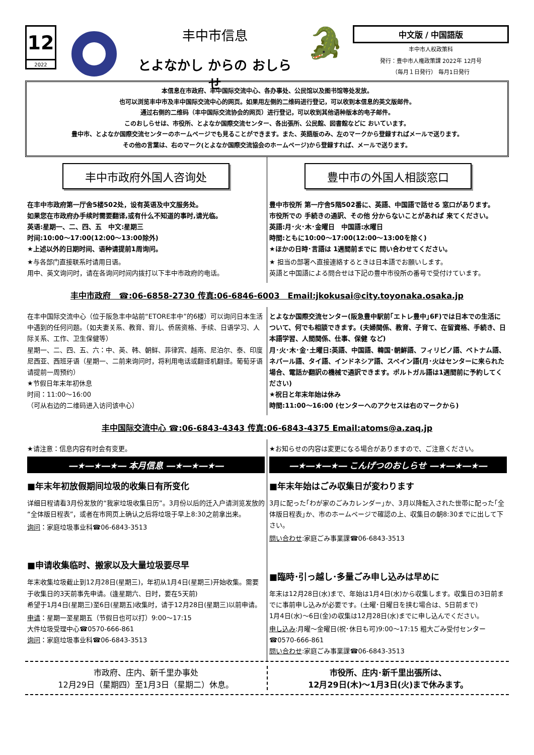12
2022
丰中市信息
とよなかし からの おしらせ
🐊
中文版 / 中国語版
丰中市人权政策科
発行：豊中市人権政策課 2022年 12月号
（毎月１日発行） 毎月1日発行
本信息在市政府、丰中国际交流中心、各办事处、公民馆以及图书馆等处发放。
也可以浏览丰中市及丰中国际交流中心的网页。如果用左侧的二维码进行登记，可以收到本信息的英文版邮件。
通过右侧的二维码（丰中国际交流协会的网页）进行登记，可以收到其他语种版本的电子邮件。
このおしらせは、市役所、とよなか国際交流センター、各出張所、公民館、図書館などに おいています。
豊中市、とよなか国際交流センターのホームページでも見ることができます。また、英語版のみ、左のマークから登録すればメールで送ります。
その他の言葉は、右のマーク(とよなか国際交流協会のホームページ)から登録すれば、メールで送ります。
丰中市政府外国人咨询处
在丰中市政府第一厅舍5楼502处，设有英语及中文服务处。
如果您在市政府办手续时需要翻译,或有什么不知道的事时,请光临。
英语:星期一、二、四、五　中文:星期三
时间:10:00～17:00(12:00～13:00除外)
★上述以外的日期时间、语种请提前1周询问。
★与各部门直接联系时请用日语。
用中、英文询问时，请在各询问时间内拨打以下丰中市政府的电话。
豊中市の外国人相談窓口
豊中市役所 第一庁舎5階502番に、英語、中国語で話せる 窓口があります。
市役所での 手続きの通訳、その他 分からないことがあれば 来てください。
英語:月･火･木･金曜日　中国語:水曜日
時間:ともに10:00～17:00(12:00～13:00を除く)
★ほかの日時･言語は 1週間前までに 問い合わせてください。
★ 担当の部署へ直接連絡するときは日本語でお願いします。
英語と中国語による問合せは下記の豊中市役所の番号で受付けています。
丰中市政府　☎:06-6858-2730 传真:06-6846-6003　Email:jkokusai@city.toyonaka.osaka.jp
在丰中国际交流中心（位于阪急丰中站前“ETORE丰中”的6楼）可以询问日本生活中遇到的任何问题。（如夫妻关系、教育、育儿、侨居资格、手续、日语学习、人际关系、工作、卫生保健等）
星期一、二、四、五、六：中、英、韩、朝鲜、菲律宾、越南、尼泊尔、泰、印度尼西亚、西班牙语（星期一、二前来询问时，将利用电话或翻译机翻译。葡萄牙语请提前一周预约）
★节假日年末年初休息
时间：11:00～16:00
（可从右边的二维码进入访问该中心）
とよなか国際交流センター(阪急豊中駅前｢エトレ豊中｣6F)では日本での生活について、何でも相談できます。(夫婦関係、教育、子育て、在留資格、手続き、日本語学習、人間関係、仕事、保健 など)
月･火･木･金･土曜日:英語、中国語、韓国･朝鮮語、フィリピノ語、ベトナム語、ネパール語、タイ語、インドネシア語、スペイン語(月･火はセンターに来られた場合、電話か翻訳の機械で通訳できます。ポルトガル語は1週間前に予約してください)
★祝日と年末年始は休み
時間:11:00～16:00 (センターへのアクセスは右のマークから)
丰中国际交流中心 ☎:06-6843-4343 传真:06-6843-4375 Email:atoms@a.zaq.jp
★请注意：信息内容有时会有变更。
―★―★―★― 本月信息 ―★―★―★―
■年末年初放假期间垃圾的收集日有所变化
详细日程请看3月份发放的“我家垃圾收集日历”。3月份以后的迁入户请浏览发放的“全体版日程表”，或者在市网页上确认之后将垃圾于早上8:30之前拿出来。
询问：家庭垃圾事业科☎06-6843-3513
■申请收集临时、搬家以及大量垃圾要尽早
年末收集垃圾截止到12月28日(星期三)，年初从1月4日(星期三)开始收集。需要于收集日的3天前事先申请。(逢星期六、日时，要在5天前)
希望于1月4日(星期三)至6日(星期五)收集时，请于12月28日(星期三)以前申请。
申请：星期一至星期五（节假日也可以打）9:00～17:15
大件垃圾受理中心☎0570-666-861
询问：家庭垃圾事业科☎06-6843-3513
★お知らせの内容は変更になる場合がありますので、ご注意ください。
―★―★―★― こんげつのおしらせ ―★―★―★―
■年末年始はごみ収集日が変わります
3月に配った｢わが家のごみカレンダー｣か、3月以降転入された世帯に配った｢全体版日程表｣か、市のホームページで確認の上、収集日の朝8:30までに出して下さい。
問い合わせ:家庭ごみ事業課☎06-6843-3513
■臨時･引っ越し･多量ごみ申し込みは早めに
年末は12月28日(水)まで、年始は1月4日(水)から収集します。収集日の3日前までに事前申し込みが必要です。(土曜･日曜日を挟む場合は、5日前まで)
1月4日(水)～6日(金)の収集は12月28日(水)までに申し込んでください。
申し込み:月曜～金曜日(祝･休日も可)9:00～17:15 粗大ごみ受付センター ☎0570-666-861
問い合わせ:家庭ごみ事業課☎06-6843-3513
市政府、庄内、新千里办事处
12月29日（星期四）至1月3日（星期二）休息。
市役所、庄内･新千里出張所は、
12月29日(木)～1月3日(火)まで休みます。